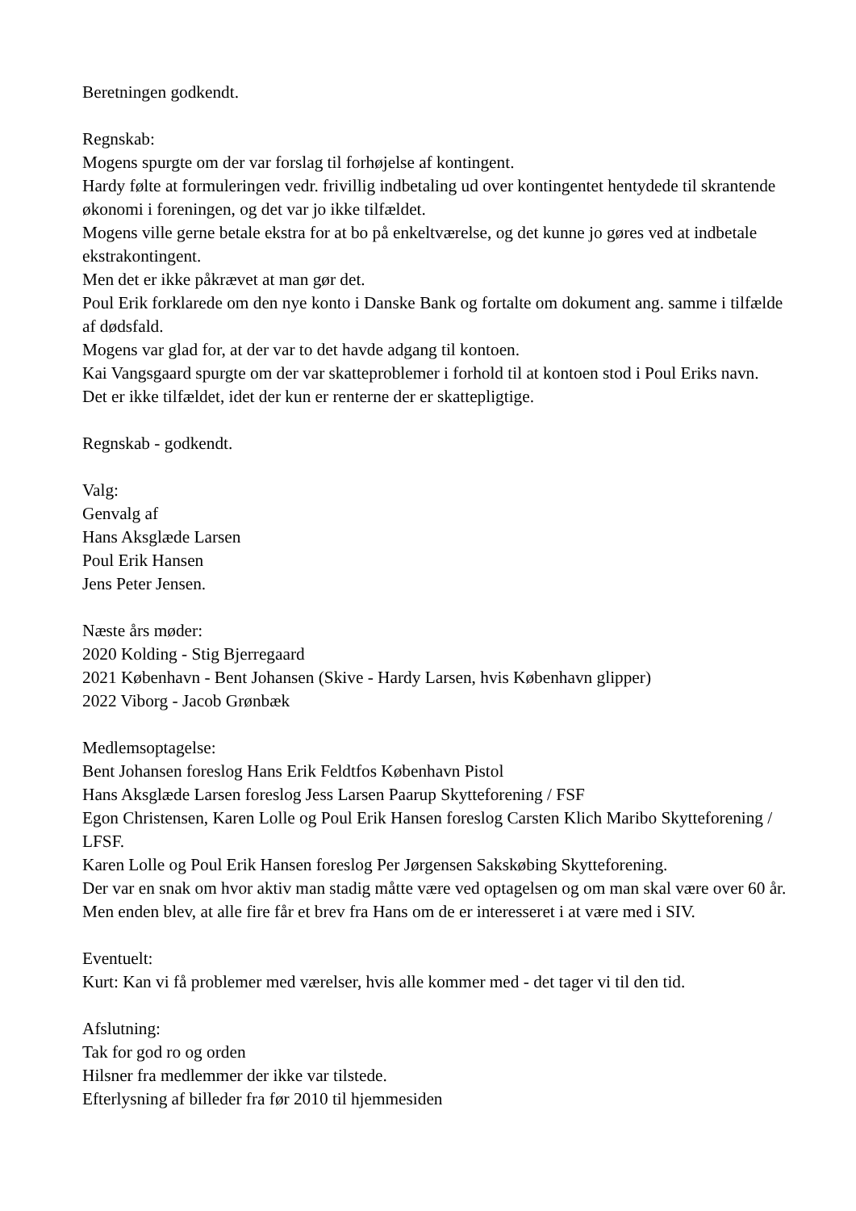Beretningen godkendt.
Regnskab:
Mogens spurgte om der var forslag til forhøjelse af kontingent.
Hardy følte at formuleringen vedr. frivillig indbetaling ud over kontingentet hentydede til skrantende økonomi i foreningen, og det var jo ikke tilfældet.
Mogens ville gerne betale ekstra for at bo på enkeltværelse, og det kunne jo gøres ved at indbetale ekstrakontingent.
Men det er ikke påkrævet at man gør det.
Poul Erik forklarede om den nye konto i Danske Bank og fortalte om dokument ang. samme i tilfælde af dødsfald.
Mogens var glad for, at der var to det havde adgang til kontoen.
Kai Vangsgaard spurgte om der var skatteproblemer i forhold til at kontoen stod i Poul Eriks navn.
Det er ikke tilfældet, idet der kun er renterne der er skattepligtige.
Regnskab - godkendt.
Valg:
Genvalg af
Hans Aksglæde Larsen
Poul Erik Hansen
Jens Peter Jensen.
Næste års møder:
2020 Kolding - Stig Bjerregaard
2021 København - Bent Johansen (Skive - Hardy Larsen, hvis København glipper)
2022 Viborg - Jacob Grønbæk
Medlemsoptagelse:
Bent Johansen foreslog Hans Erik Feldtfos København Pistol
Hans Aksglæde Larsen foreslog Jess Larsen Paarup Skytteforening / FSF
Egon Christensen, Karen Lolle og Poul Erik Hansen foreslog Carsten Klich Maribo Skytteforening / LFSF.
Karen Lolle og Poul Erik Hansen foreslog Per Jørgensen Sakskøbing Skytteforening.
Der var en snak om hvor aktiv man stadig måtte være ved optagelsen og om man skal være over 60 år. Men enden blev, at alle fire får et brev fra Hans om de er interesseret i at være med i SIV.
Eventuelt:
Kurt: Kan vi få problemer med værelser, hvis alle kommer med - det tager vi til den tid.
Afslutning:
Tak for god ro og orden
Hilsner fra medlemmer der ikke var tilstede.
Efterlysning af billeder fra før 2010 til hjemmesiden